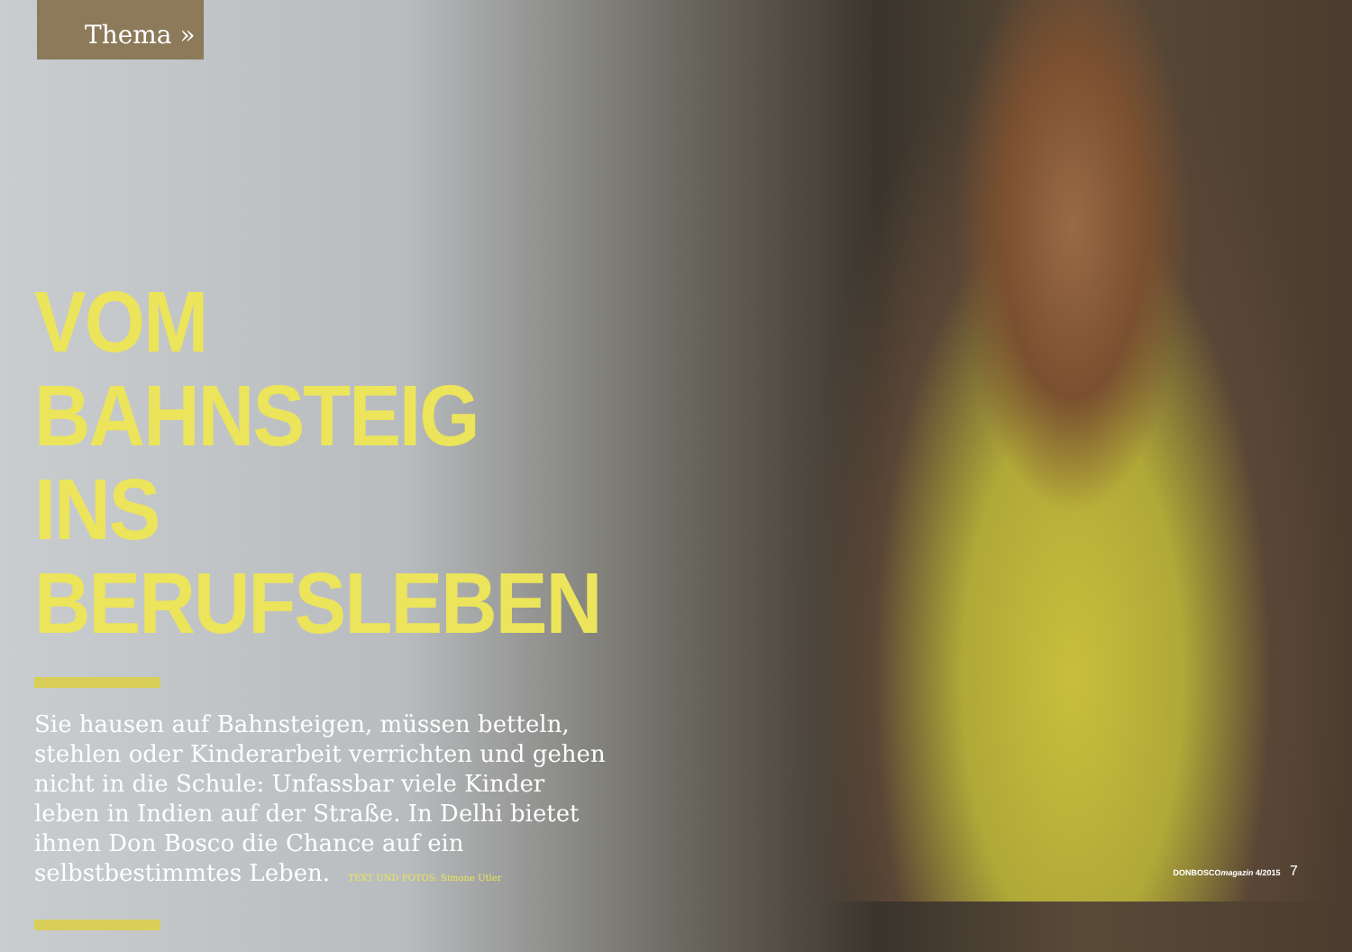Thema »
VOM BAHNSTEIG
INS BERUFSLEBEN
Sie hausen auf Bahnsteigen, müssen betteln, stehlen oder Kinderarbeit verrichten und gehen nicht in die Schule: Unfassbar viele Kinder leben in Indien auf der Straße. In Delhi bietet ihnen Don Bosco die Chance auf ein selbstbestimmtes Leben. TEXT UND FOTOS: Simone Utler
DONBOSCOmagazin 4/2015 7